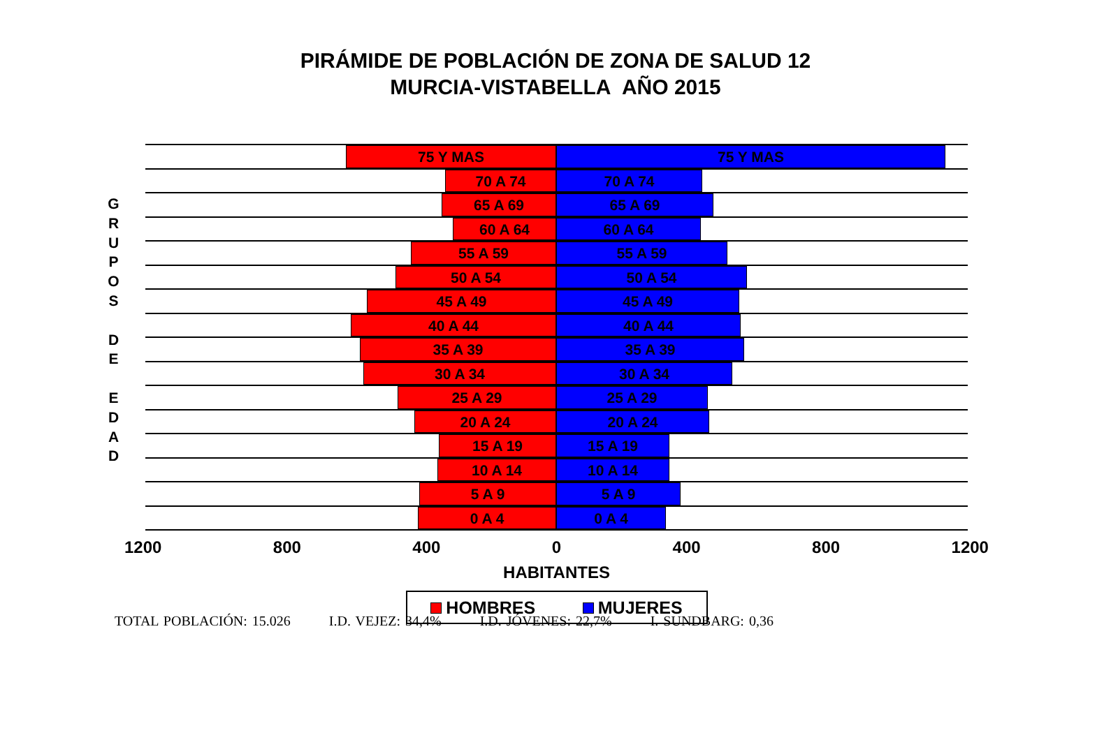PIRÁMIDE DE POBLACIÓN DE ZONA DE SALUD 12
MURCIA-VISTABELLA AÑO 2015
G
R
U
P
O
S
D
E
E
D
A
D
75 Y MAS 75 Y MAS
70 A 74 70 A 74
65 A 69 65 A 69
60 A 64 60 A 64
55 A 59 55 A 59
50 A 54 50 A 54
45 A 49 45 A 49
40 A 44 40 A 44
35 A 39 35 A 39
30 A 34 30 A 34
25 A 29 25 A 29
20 A 24 20 A 24
15 A 19 15 A 19
10 A 14 10 A 14
5 A 9 5 A 9
0 A 4 0 A 4
1200 800 400 0 400 800 1200
HABITANTES
HOMBRES MUJERES
TOTAL POBLACIÓN: 15.026 I.D. VEJEZ: 34,4% I.D. JÓVENES: 22,7% I. SUNDBARG: 0,36